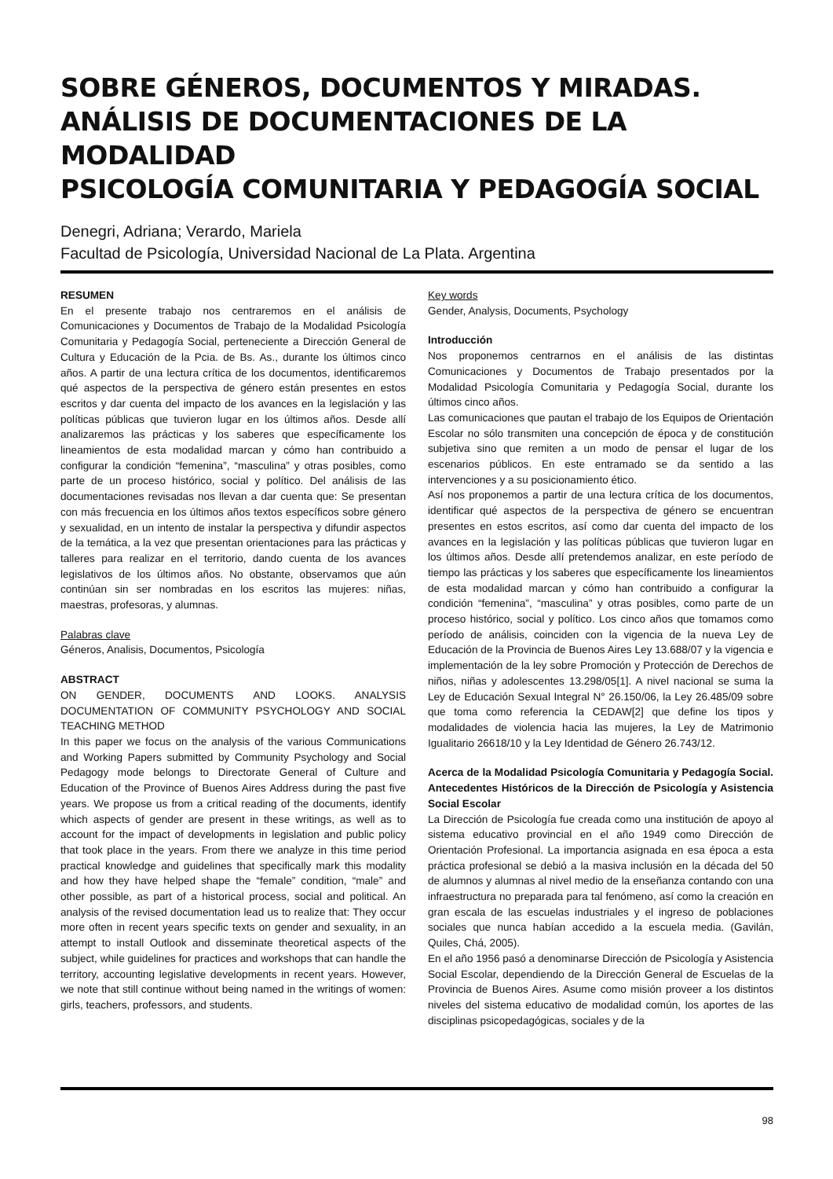SOBRE GÉNEROS, DOCUMENTOS Y MIRADAS.
ANÁLISIS DE DOCUMENTACIONES DE LA MODALIDAD
PSICOLOGÍA COMUNITARIA Y PEDAGOGÍA SOCIAL
Denegri, Adriana; Verardo, Mariela
Facultad de Psicología, Universidad Nacional de La Plata. Argentina
RESUMEN
En el presente trabajo nos centraremos en el análisis de Comunicaciones y Documentos de Trabajo de la Modalidad Psicología Comunitaria y Pedagogía Social, perteneciente a Dirección General de Cultura y Educación de la Pcia. de Bs. As., durante los últimos cinco años. A partir de una lectura crítica de los documentos, identificaremos qué aspectos de la perspectiva de género están presentes en estos escritos y dar cuenta del impacto de los avances en la legislación y las políticas públicas que tuvieron lugar en los últimos años. Desde allí analizaremos las prácticas y los saberes que específicamente los lineamientos de esta modalidad marcan y cómo han contribuido a configurar la condición “femenina”, “masculina” y otras posibles, como parte de un proceso histórico, social y político. Del análisis de las documentaciones revisadas nos llevan a dar cuenta que: Se presentan con más frecuencia en los últimos años textos específicos sobre género y sexualidad, en un intento de instalar la perspectiva y difundir aspectos de la temática, a la vez que presentan orientaciones para las prácticas y talleres para realizar en el territorio, dando cuenta de los avances legislativos de los últimos años. No obstante, observamos que aún continúan sin ser nombradas en los escritos las mujeres: niñas, maestras, profesoras, y alumnas.
Palabras clave
Géneros, Analisis, Documentos, Psicología
ABSTRACT
ON GENDER, DOCUMENTS AND LOOKS. ANALYSIS DOCUMENTATION OF COMMUNITY PSYCHOLOGY AND SOCIAL TEACHING METHOD
In this paper we focus on the analysis of the various Communications and Working Papers submitted by Community Psychology and Social Pedagogy mode belongs to Directorate General of Culture and Education of the Province of Buenos Aires Address during the past five years. We propose us from a critical reading of the documents, identify which aspects of gender are present in these writings, as well as to account for the impact of developments in legislation and public policy that took place in the years. From there we analyze in this time period practical knowledge and guidelines that specifically mark this modality and how they have helped shape the “female” condition, “male” and other possible, as part of a historical process, social and political. An analysis of the revised documentation lead us to realize that: They occur more often in recent years specific texts on gender and sexuality, in an attempt to install Outlook and disseminate theoretical aspects of the subject, while guidelines for practices and workshops that can handle the territory, accounting legislative developments in recent years. However, we note that still continue without being named in the writings of women: girls, teachers, professors, and students.
Key words
Gender, Analysis, Documents, Psychology
Introducción
Nos proponemos centrarnos en el análisis de las distintas Comunicaciones y Documentos de Trabajo presentados por la Modalidad Psicología Comunitaria y Pedagogía Social, durante los últimos cinco años.
Las comunicaciones que pautan el trabajo de los Equipos de Orientación Escolar no sólo transmiten una concepción de época y de constitución subjetiva sino que remiten a un modo de pensar el lugar de los escenarios públicos. En este entramado se da sentido a las intervenciones y a su posicionamiento ético.
Así nos proponemos a partir de una lectura crítica de los documentos, identificar qué aspectos de la perspectiva de género se encuentran presentes en estos escritos, así como dar cuenta del impacto de los avances en la legislación y las políticas públicas que tuvieron lugar en los últimos años. Desde allí pretendemos analizar, en este período de tiempo las prácticas y los saberes que específicamente los lineamientos de esta modalidad marcan y cómo han contribuido a configurar la condición “femenina”, “masculina” y otras posibles, como parte de un proceso histórico, social y político. Los cinco años que tomamos como período de análisis, coinciden con la vigencia de la nueva Ley de Educación de la Provincia de Buenos Aires Ley 13.688/07 y la vigencia e implementación de la ley sobre Promoción y Protección de Derechos de niños, niñas y adolescentes 13.298/05[1]. A nivel nacional se suma la Ley de Educación Sexual Integral N° 26.150/06, la Ley 26.485/09 sobre que toma como referencia la CEDAW[2] que define los tipos y modalidades de violencia hacia las mujeres, la Ley de Matrimonio Igualitario 26618/10 y la Ley Identidad de Género 26.743/12.
Acerca de la Modalidad Psicología Comunitaria y Pedagogía Social. Antecedentes Históricos de la Dirección de Psicología y Asistencia Social Escolar
La Dirección de Psicología fue creada como una institución de apoyo al sistema educativo provincial en el año 1949 como Dirección de Orientación Profesional. La importancia asignada en esa época a esta práctica profesional se debió a la masiva inclusión en la década del 50 de alumnos y alumnas al nivel medio de la enseñanza contando con una infraestructura no preparada para tal fenómeno, así como la creación en gran escala de las escuelas industriales y el ingreso de poblaciones sociales que nunca habían accedido a la escuela media. (Gavilán, Quiles, Chá, 2005).
En el año 1956 pasó a denominarse Dirección de Psicología y Asistencia Social Escolar, dependiendo de la Dirección General de Escuelas de la Provincia de Buenos Aires. Asume como misión proveer a los distintos niveles del sistema educativo de modalidad común, los aportes de las disciplinas psicopedagógicas, sociales y de la
98